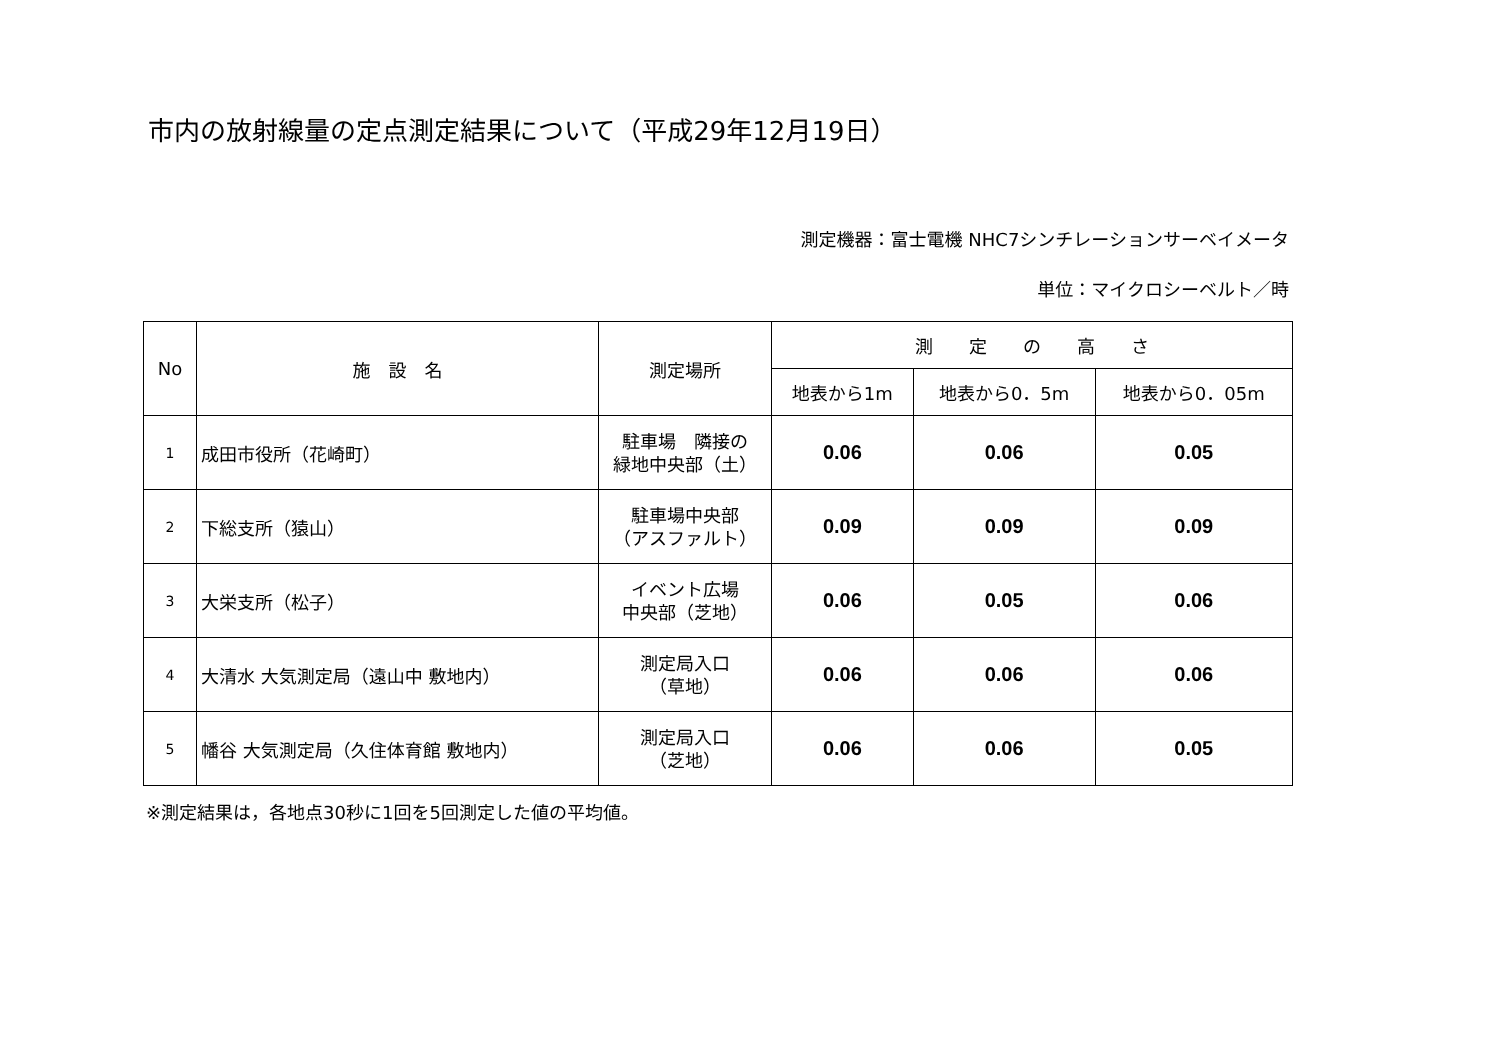市内の放射線量の定点測定結果について（平成29年12月19日）
測定機器：富士電機 NHC7シンチレーションサーベイメータ
単位：マイクロシーベルト／時
| No | 施 設 名 | 測定場所 | 測 定 の 高 さ | | |
| --- | --- | --- | --- | --- | --- |
| | | | 地表から1m | 地表から0．5m | 地表から0．05m |
| 1 | 成田市役所（花崎町） | 駐車場 隣接の 緑地中央部（土） | 0.06 | 0.06 | 0.05 |
| 2 | 下総支所（猿山） | 駐車場中央部 （アスファルト） | 0.09 | 0.09 | 0.09 |
| 3 | 大栄支所（松子） | イベント広場 中央部（芝地） | 0.06 | 0.05 | 0.06 |
| 4 | 大清水 大気測定局（遠山中 敷地内） | 測定局入口 （草地） | 0.06 | 0.06 | 0.06 |
| 5 | 幡谷 大気測定局（久住体育館 敷地内） | 測定局入口 （芝地） | 0.06 | 0.06 | 0.05 |
※測定結果は，各地点30秒に1回を5回測定した値の平均値。